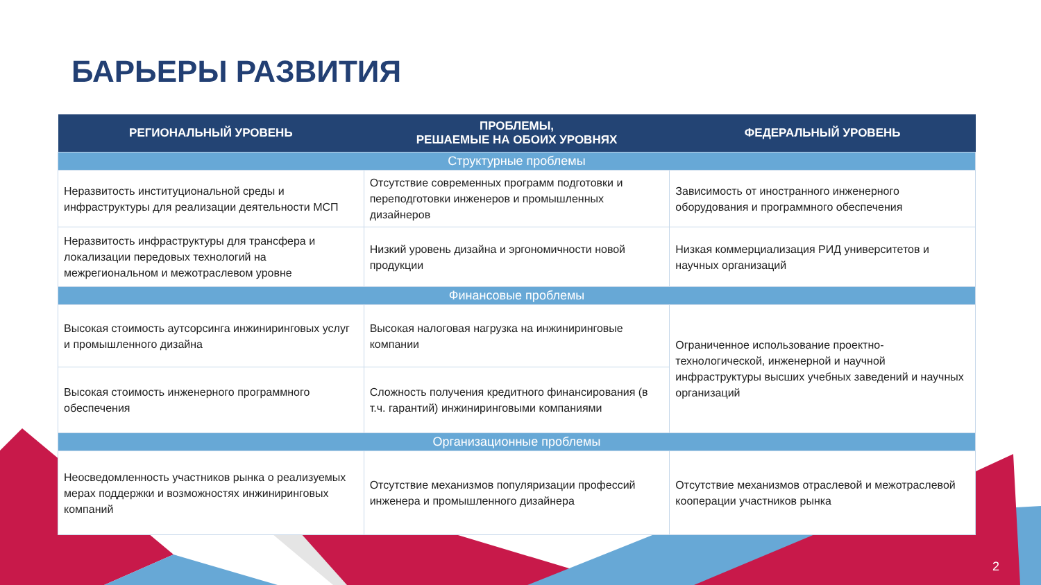БАРЬЕРЫ РАЗВИТИЯ
| РЕГИОНАЛЬНЫЙ УРОВЕНЬ | ПРОБЛЕМЫ, РЕШАЕМЫЕ НА ОБОИХ УРОВНЯХ | ФЕДЕРАЛЬНЫЙ УРОВЕНЬ |
| --- | --- | --- |
| Структурные проблемы | | |
| Неразвитость институциональной среды и инфраструктуры для реализации деятельности МСП | Отсутствие современных программ подготовки и переподготовки инженеров и промышленных дизайнеров | Зависимость от иностранного инженерного оборудования и программного обеспечения |
| Неразвитость инфраструктуры для трансфера и локализации передовых технологий на межрегиональном и межотраслевом уровне | Низкий уровень дизайна и эргономичности новой продукции | Низкая коммерциализация РИД университетов и научных организаций |
| Финансовые проблемы | | |
| Высокая стоимость аутсорсинга инжиниринговых услуг и промышленного дизайна | Высокая налоговая нагрузка на инжиниринговые компании | Ограниченное использование проектно-технологической, инженерной и научной инфраструктуры высших учебных заведений и научных организаций |
| Высокая стоимость инженерного программного обеспечения | Сложность получения кредитного финансирования (в т.ч. гарантий) инжиниринговыми компаниями | |
| Организационные проблемы | | |
| Неосведомленность участников рынка о реализуемых мерах поддержки и возможностях инжиниринговых компаний | Отсутствие механизмов популяризации профессий инженера и промышленного дизайнера | Отсутствие механизмов отраслевой и межотраслевой кооперации участников рынка |
2